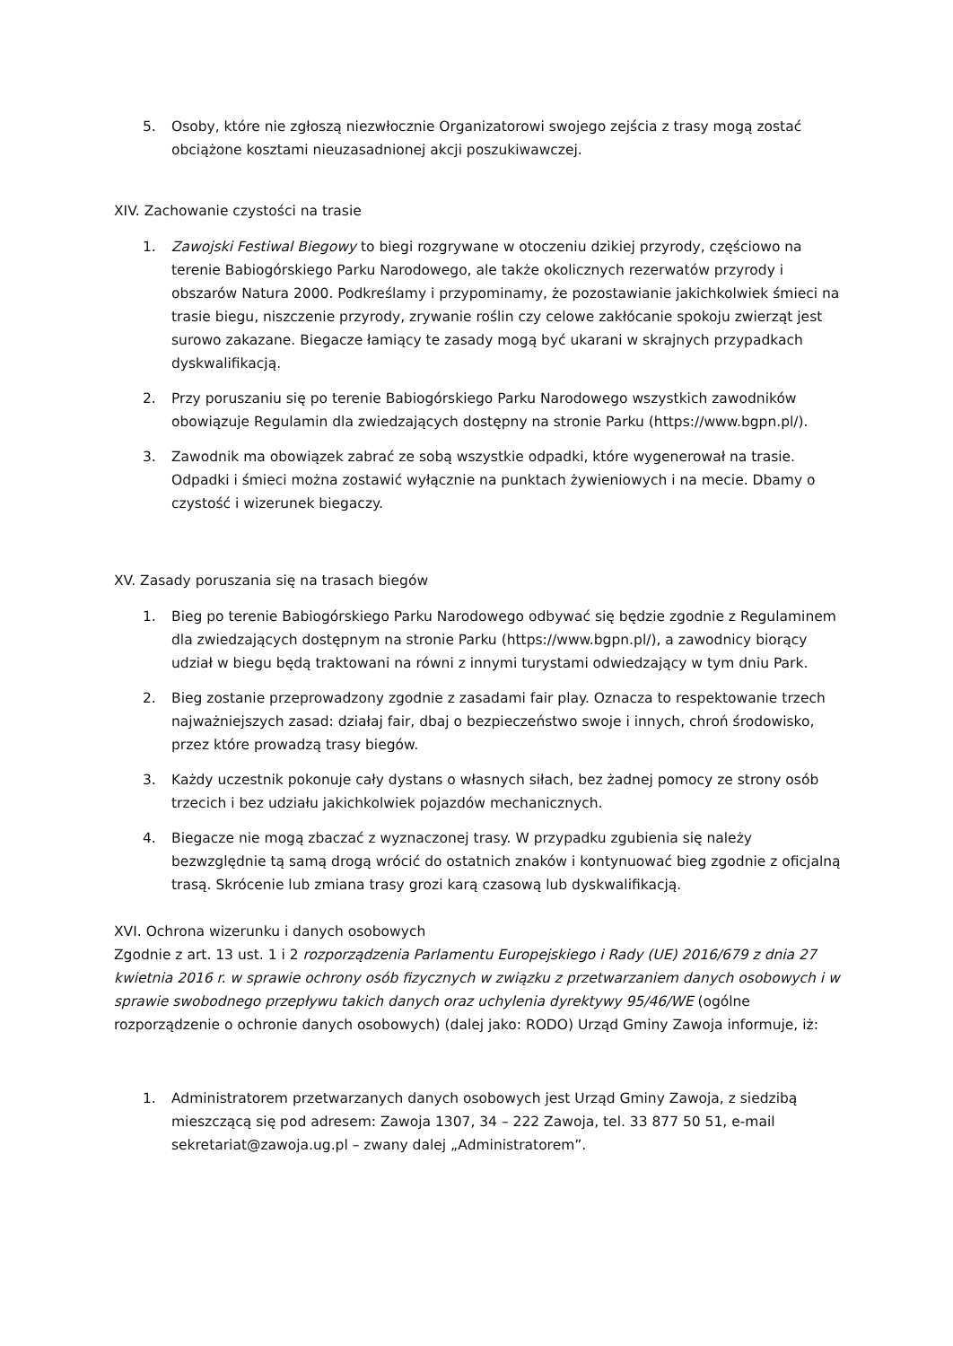5. Osoby, które nie zgłoszą niezwłocznie Organizatorowi swojego zejścia z trasy mogą zostać obciążone kosztami nieuzasadnionej akcji poszukiwawczej.
XIV. Zachowanie czystości na trasie
1. Zawojski Festiwal Biegowy to biegi rozgrywane w otoczeniu dzikiej przyrody, częściowo na terenie Babiogórskiego Parku Narodowego, ale także okolicznych rezerwatów przyrody i obszarów Natura 2000. Podkreślamy i przypominamy, że pozostawianie jakichkolwiek śmieci na trasie biegu, niszczenie przyrody, zrywanie roślin czy celowe zakłócanie spokoju zwierząt jest surowo zakazane. Biegacze łamiący te zasady mogą być ukarani w skrajnych przypadkach dyskwalifikacją.
2. Przy poruszaniu się po terenie Babiogórskiego Parku Narodowego wszystkich zawodników obowiązuje Regulamin dla zwiedzających dostępny na stronie Parku (https://www.bgpn.pl/).
3. Zawodnik ma obowiązek zabrać ze sobą wszystkie odpadki, które wygenerował na trasie. Odpadki i śmieci można zostawić wyłącznie na punktach żywieniowych i na mecie. Dbamy o czystość i wizerunek biegaczy.
XV. Zasady poruszania się na trasach biegów
1. Bieg po terenie Babiogórskiego Parku Narodowego odbywać się będzie zgodnie z Regulaminem dla zwiedzających dostępnym na stronie Parku (https://www.bgpn.pl/), a zawodnicy biorący udział w biegu będą traktowani na równi z innymi turystami odwiedzający w tym dniu Park.
2. Bieg zostanie przeprowadzony zgodnie z zasadami fair play. Oznacza to respektowanie trzech najważniejszych zasad: działaj fair, dbaj o bezpieczeństwo swoje i innych, chroń środowisko, przez które prowadzą trasy biegów.
3. Każdy uczestnik pokonuje cały dystans o własnych siłach, bez żadnej pomocy ze strony osób trzecich i bez udziału jakichkolwiek pojazdów mechanicznych.
4. Biegacze nie mogą zbaczać z wyznaczonej trasy. W przypadku zgubienia się należy bezwzględnie tą samą drogą wrócić do ostatnich znaków i kontynuować bieg zgodnie z oficjalną trasą. Skrócenie lub zmiana trasy grozi karą czasową lub dyskwalifikacją.
XVI. Ochrona wizerunku i danych osobowych
Zgodnie z art. 13 ust. 1 i 2 rozporządzenia Parlamentu Europejskiego i Rady (UE) 2016/679 z dnia 27 kwietnia 2016 r. w sprawie ochrony osób fizycznych w związku z przetwarzaniem danych osobowych i w sprawie swobodnego przepływu takich danych oraz uchylenia dyrektywy 95/46/WE (ogólne rozporządzenie o ochronie danych osobowych) (dalej jako: RODO) Urząd Gminy Zawoja informuje, iż:
1. Administratorem przetwarzanych danych osobowych jest Urząd Gminy Zawoja, z siedzibą mieszczącą się pod adresem: Zawoja 1307, 34 – 222 Zawoja, tel. 33 877 50 51, e-mail sekretariat@zawoja.ug.pl – zwany dalej „Administratorem”.